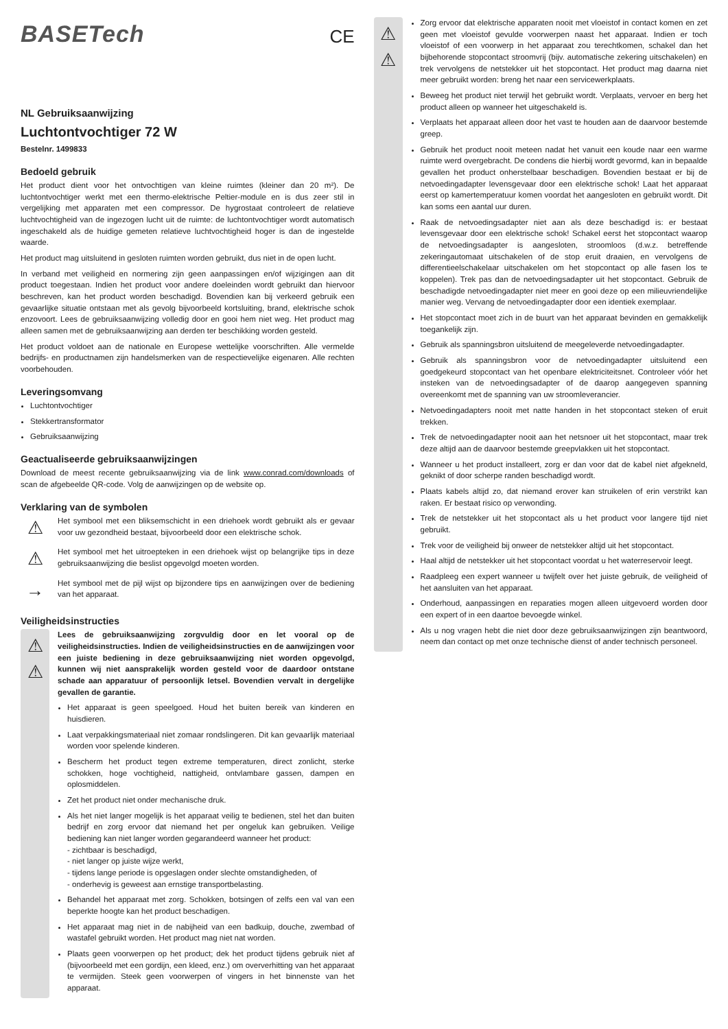CE
BASETech
NL Gebruiksaanwijzing
Luchtontvochtiger 72 W
Bestelnr. 1499833
Bedoeld gebruik
Het product dient voor het ontvochtigen van kleine ruimtes (kleiner dan 20 m²). De luchtontvochtiger werkt met een thermo-elektrische Peltier-module en is dus zeer stil in vergelijking met apparaten met een compressor. De hygrostaat controleert de relatieve luchtvochtigheid van de ingezogen lucht uit de ruimte: de luchtontvochtiger wordt automatisch ingeschakeld als de huidige gemeten relatieve luchtvochtigheid hoger is dan de ingestelde waarde.
Het product mag uitsluitend in gesloten ruimten worden gebruikt, dus niet in de open lucht.
In verband met veiligheid en normering zijn geen aanpassingen en/of wijzigingen aan dit product toegestaan. Indien het product voor andere doeleinden wordt gebruikt dan hiervoor beschreven, kan het product worden beschadigd. Bovendien kan bij verkeerd gebruik een gevaarlijke situatie ontstaan met als gevolg bijvoorbeeld kortsluiting, brand, elektrische schok enzovoort. Lees de gebruiksaanwijzing volledig door en gooi hem niet weg. Het product mag alleen samen met de gebruiksaanwijzing aan derden ter beschikking worden gesteld.
Het product voldoet aan de nationale en Europese wettelijke voorschriften. Alle vermelde bedrijfs- en productnamen zijn handelsmerken van de respectievelijke eigenaren. Alle rechten voorbehouden.
Leveringsomvang
Luchtontvochtiger
Stekkertransformator
Gebruiksaanwijzing
Geactualiseerde gebruiksaanwijzingen
Download de meest recente gebruiksaanwijzing via de link www.conrad.com/downloads of scan de afgebeelde QR-code. Volg de aanwijzingen op de website op.
Verklaring van de symbolen
⚠
Het symbool met een bliksemschicht in een driehoek wordt gebruikt als er gevaar voor uw gezondheid bestaat, bijvoorbeeld door een elektrische schok.
⚠
Het symbool met het uitroepteken in een driehoek wijst op belangrijke tips in deze gebruiksaanwijzing die beslist opgevolgd moeten worden.
→
Het symbool met de pijl wijst op bijzondere tips en aanwijzingen over de bediening van het apparaat.
Veiligheidsinstructies
⚠
⚠
Lees de gebruiksaanwijzing zorgvuldig door en let vooral op de veiligheidsinstructies. Indien de veiligheidsinstructies en de aanwijzingen voor een juiste bediening in deze gebruiksaanwijzing niet worden opgevolgd, kunnen wij niet aansprakelijk worden gesteld voor de daardoor ontstane schade aan apparatuur of persoonlijk letsel. Bovendien vervalt in dergelijke gevallen de garantie.
Het apparaat is geen speelgoed. Houd het buiten bereik van kinderen en huisdieren.
Laat verpakkingsmateriaal niet zomaar rondslingeren. Dit kan gevaarlijk materiaal worden voor spelende kinderen.
Bescherm het product tegen extreme temperaturen, direct zonlicht, sterke schokken, hoge vochtigheid, nattigheid, ontvlambare gassen, dampen en oplosmiddelen.
Zet het product niet onder mechanische druk.
Als het niet langer mogelijk is het apparaat veilig te bedienen, stel het dan buiten bedrijf en zorg ervoor dat niemand het per ongeluk kan gebruiken. Veilige bediening kan niet langer worden gegarandeerd wanneer het product:
- zichtbaar is beschadigd,
- niet langer op juiste wijze werkt,
- tijdens lange periode is opgeslagen onder slechte omstandigheden, of
- onderhevig is geweest aan ernstige transportbelasting.
Behandel het apparaat met zorg. Schokken, botsingen of zelfs een val van een beperkte hoogte kan het product beschadigen.
Het apparaat mag niet in de nabijheid van een badkuip, douche, zwembad of wastafel gebruikt worden. Het product mag niet nat worden.
Plaats geen voorwerpen op het product; dek het product tijdens gebruik niet af (bijvoorbeeld met een gordijn, een kleed, enz.) om oververhitting van het apparaat te vermijden. Steek geen voorwerpen of vingers in het binnenste van het apparaat.
⚠
⚠
Zorg ervoor dat elektrische apparaten nooit met vloeistof in contact komen en zet geen met vloeistof gevulde voorwerpen naast het apparaat. Indien er toch vloeistof of een voorwerp in het apparaat zou terechtkomen, schakel dan het bijbehorende stopcontact stroomvrij (bijv. automatische zekering uitschakelen) en trek vervolgens de netstekker uit het stopcontact. Het product mag daarna niet meer gebruikt worden: breng het naar een servicewerkplaats.
Beweeg het product niet terwijl het gebruikt wordt. Verplaats, vervoer en berg het product alleen op wanneer het uitgeschakeld is.
Verplaats het apparaat alleen door het vast te houden aan de daarvoor bestemde greep.
Gebruik het product nooit meteen nadat het vanuit een koude naar een warme ruimte werd overgebracht. De condens die hierbij wordt gevormd, kan in bepaalde gevallen het product onherstelbaar beschadigen. Bovendien bestaat er bij de netvoedingadapter levensgevaar door een elektrische schok! Laat het apparaat eerst op kamertemperatuur komen voordat het aangesloten en gebruikt wordt. Dit kan soms een aantal uur duren.
Raak de netvoedingsadapter niet aan als deze beschadigd is: er bestaat levensgevaar door een elektrische schok! Schakel eerst het stopcontact waarop de netvoedingsadapter is aangesloten, stroomloos (d.w.z. betreffende zekeringautomaat uitschakelen of de stop eruit draaien, en vervolgens de differentieelschakelaar uitschakelen om het stopcontact op alle fasen los te koppelen). Trek pas dan de netvoedingsadapter uit het stopcontact. Gebruik de beschadigde netvoedingadapter niet meer en gooi deze op een milieuvriendelijke manier weg. Vervang de netvoedingadapter door een identiek exemplaar.
Het stopcontact moet zich in de buurt van het apparaat bevinden en gemakkelijk toegankelijk zijn.
Gebruik als spanningsbron uitsluitend de meegeleverde netvoedingadapter.
Gebruik als spanningsbron voor de netvoedingadapter uitsluitend een goedgekeurd stopcontact van het openbare elektriciteitsnet. Controleer vóór het insteken van de netvoedingsadapter of de daarop aangegeven spanning overeenkomt met de spanning van uw stroomleverancier.
Netvoedingadapters nooit met natte handen in het stopcontact steken of eruit trekken.
Trek de netvoedingadapter nooit aan het netsnoer uit het stopcontact, maar trek deze altijd aan de daarvoor bestemde greepvlakken uit het stopcontact.
Wanneer u het product installeert, zorg er dan voor dat de kabel niet afgekneld, geknikt of door scherpe randen beschadigd wordt.
Plaats kabels altijd zo, dat niemand erover kan struikelen of erin verstrikt kan raken. Er bestaat risico op verwonding.
Trek de netstekker uit het stopcontact als u het product voor langere tijd niet gebruikt.
Trek voor de veiligheid bij onweer de netstekker altijd uit het stopcontact.
Haal altijd de netstekker uit het stopcontact voordat u het waterreservoir leegt.
Raadpleeg een expert wanneer u twijfelt over het juiste gebruik, de veiligheid of het aansluiten van het apparaat.
Onderhoud, aanpassingen en reparaties mogen alleen uitgevoerd worden door een expert of in een daartoe bevoegde winkel.
Als u nog vragen hebt die niet door deze gebruiksaanwijzingen zijn beantwoord, neem dan contact op met onze technische dienst of ander technisch personeel.